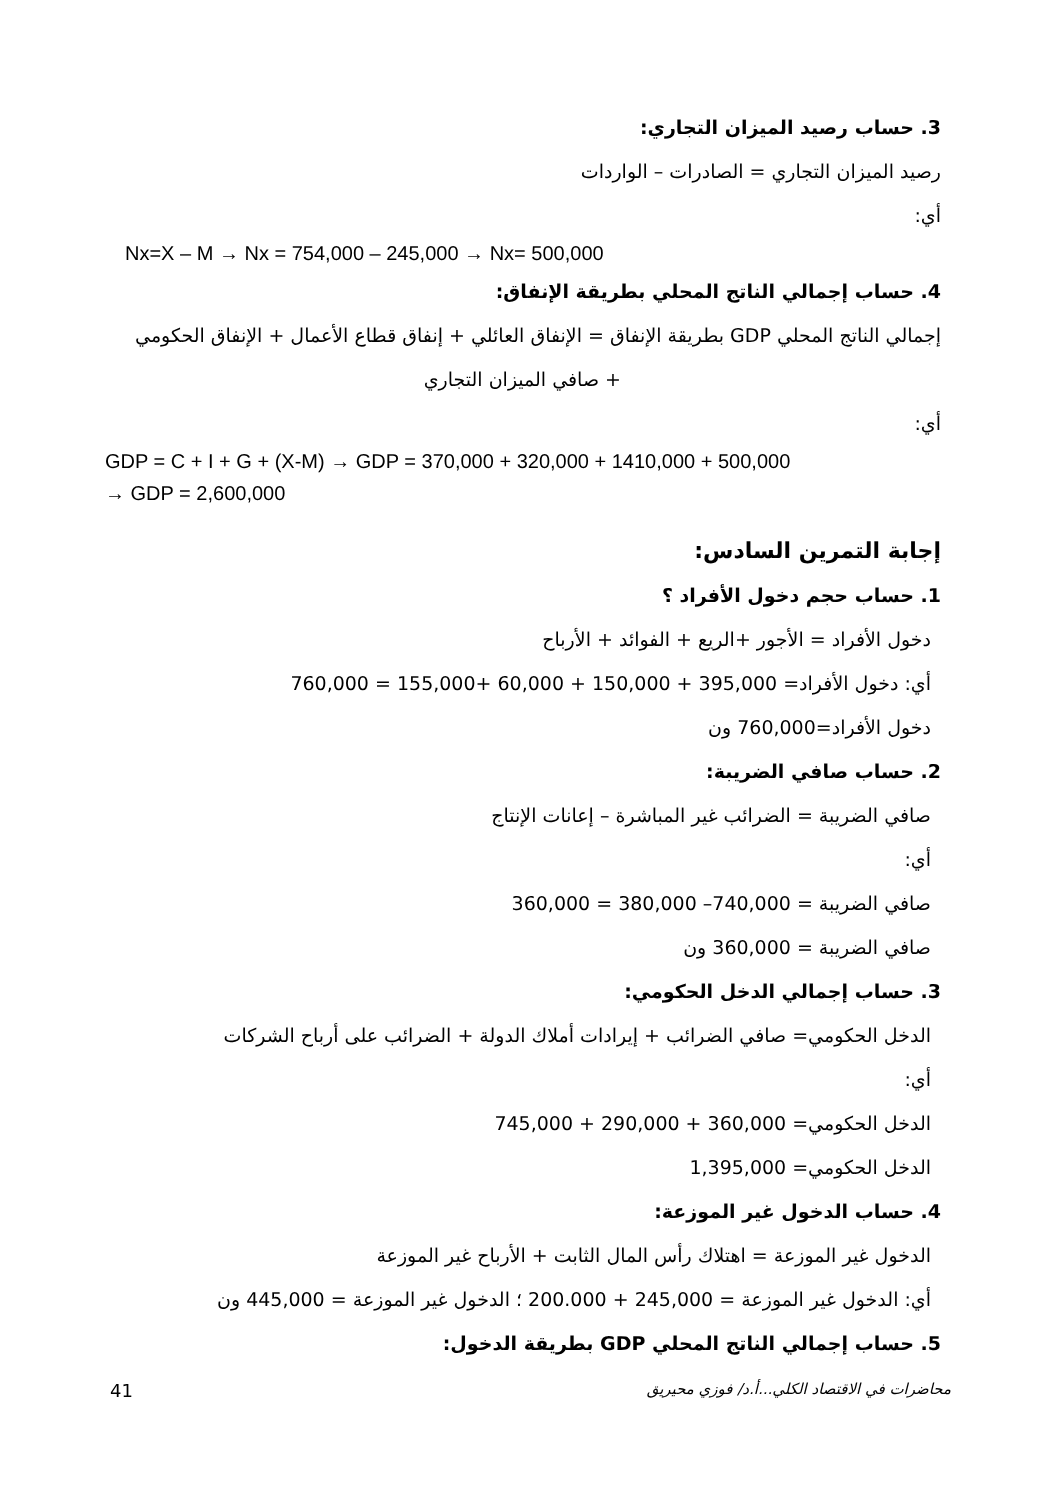3. حساب رصيد الميزان التجاري:
رصيد الميزان التجاري = الصادرات – الواردات
أي:
Nx=X – M → Nx = 754,000 – 245,000 → Nx= 500,000
4. حساب إجمالي الناتج المحلي بطريقة الإنفاق:
إجمالي الناتج المحلي GDP بطريقة الإنفاق = الإنفاق العائلي + إنفاق قطاع الأعمال + الإنفاق الحكومي
+ صافي الميزان التجاري
أي:
GDP = C + I + G + (X-M) → GDP = 370,000 + 320,000 + 1410,000 + 500,000
→ GDP = 2,600,000
إجابة التمرين السادس:
1. حساب حجم دخول الأفراد ؟
دخول الأفراد = الأجور +الريع + الفوائد + الأرباح
أي: دخول الأفراد= 395,000 + 150,000 + 60,000 +155,000 = 760,000
دخول الأفراد=760,000 ون
2. حساب صافي الضريبة:
صافي الضريبة = الضرائب غير المباشرة – إعانات الإنتاج
أي:
صافي الضريبة = 740,000– 380,000 = 360,000
صافي الضريبة = 360,000 ون
3. حساب إجمالي الدخل الحكومي:
الدخل الحكومي= صافي الضرائب + إيرادات أملاك الدولة + الضرائب على أرباح الشركات
أي:
الدخل الحكومي= 360,000 + 290,000 + 745,000
الدخل الحكومي= 1,395,000
4. حساب الدخول غير الموزعة:
الدخول غير الموزعة = اهتلاك رأس المال الثابت + الأرباح غير الموزعة
أي: الدخول غير الموزعة = 245,000 + 200.000 ؛ الدخول غير الموزعة = 445,000 ون
5. حساب إجمالي الناتج المحلي GDP بطريقة الدخول:
41 محاضرات في الاقتصاد الكلي...أ.د/ فوزي محيريق